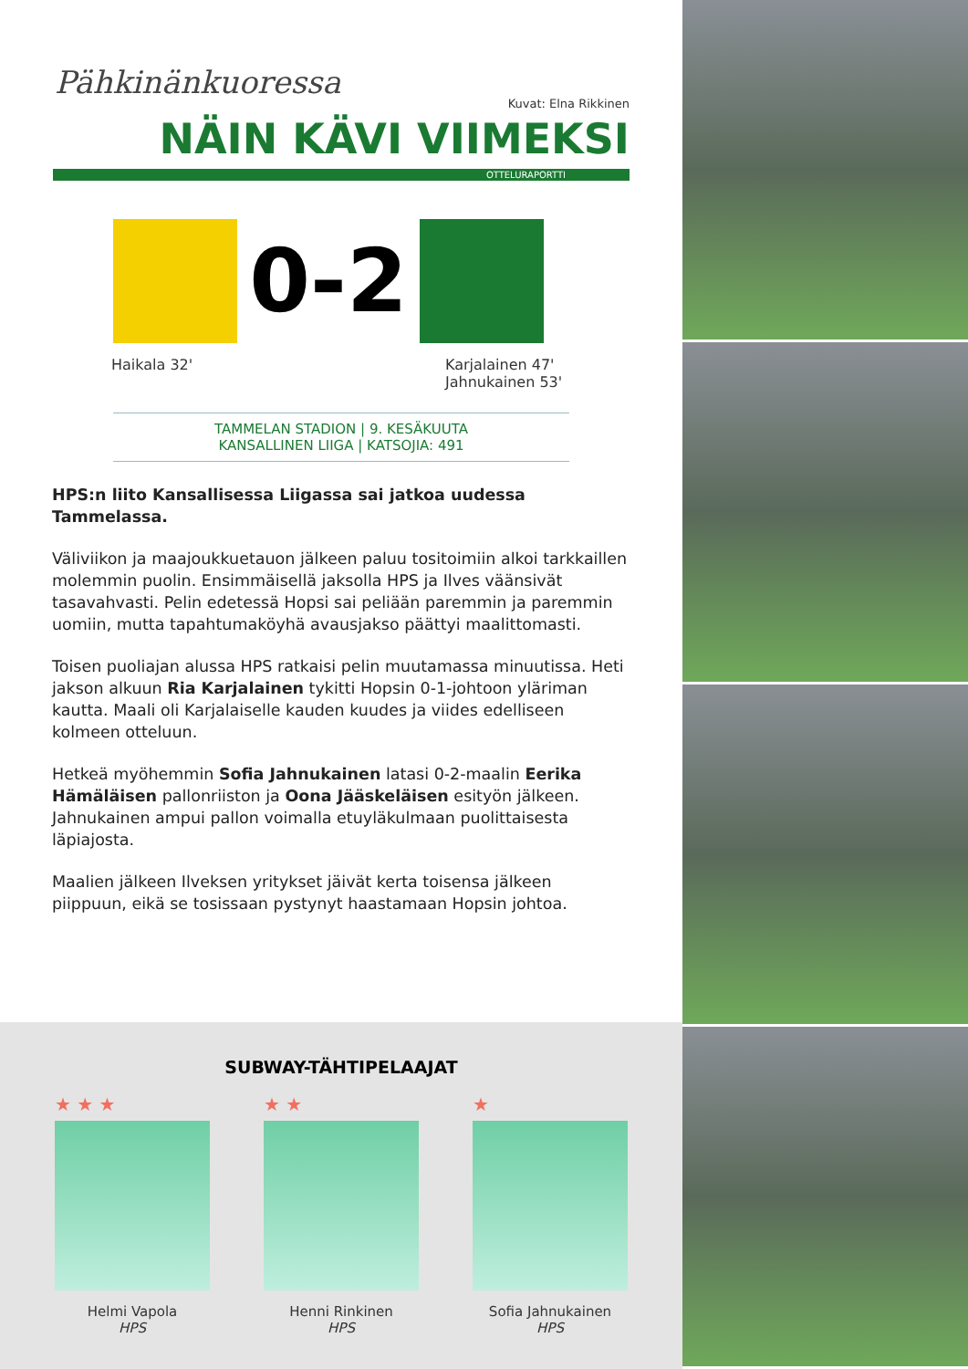Pähkinänkuoressa
Kuvat: Elna Rikkinen
NÄIN KÄVI VIIMEKSI
OTTELURAPORTTI
0-2
Haikala 32' Karjalainen 47'
Jahnukainen 53'
TAMMELAN STADION | 9. KESÄKUUTA
KANSALLINEN LIIGA | KATSOJIA: 491
HPS:n liito Kansallisessa Liigassa sai jatkoa uudessa Tammelassa.
Väliviikon ja maajoukkuetauon jälkeen paluu tositoimiin alkoi tarkkaillen molemmin puolin. Ensimmäisellä jaksolla HPS ja Ilves väänsivät tasavahvasti. Pelin edetessä Hopsi sai peliään paremmin ja paremmin uomiin, mutta tapahtumaköyhä avausjakso päättyi maalittomasti.
Toisen puoliajan alussa HPS ratkaisi pelin muutamassa minuutissa. Heti jakson alkuun Ria Karjalainen tykitti Hopsin 0-1-johtoon yläriman kautta. Maali oli Karjalaiselle kauden kuudes ja viides edelliseen kolmeen otteluun.
Hetkeä myöhemmin Sofia Jahnukainen latasi 0-2-maalin Eerika Hämäläisen pallonriiston ja Oona Jääskeläisen esityön jälkeen. Jahnukainen ampui pallon voimalla etuyläkulmaan puolittaisesta läpiajosta.
Maalien jälkeen Ilveksen yritykset jäivät kerta toisensa jälkeen piippuun, eikä se tosissaan pystynyt haastamaan Hopsin johtoa.
SUBWAY-TÄHTIPELAAJAT
★ ★ ★
Helmi Vapola
HPS
★ ★
Henni Rinkinen
HPS
★
Sofia Jahnukainen
HPS